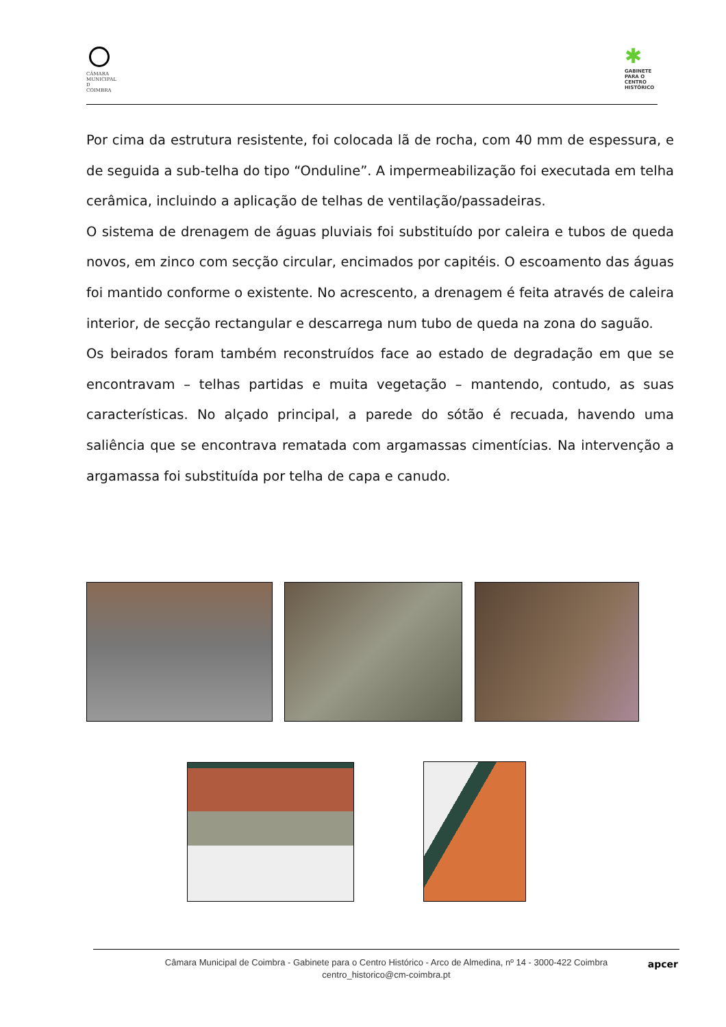CÂMARA MUNICIPAL D COIMBRA
✱
GABINETE PARA O CENTRO HISTÓRICO
Por cima da estrutura resistente, foi colocada lã de rocha, com 40 mm de espessura, e de seguida a sub-telha do tipo “Onduline”. A impermeabilização foi executada em telha cerâmica, incluindo a aplicação de telhas de ventilação/passadeiras.
O sistema de drenagem de águas pluviais foi substituído por caleira e tubos de queda novos, em zinco com secção circular, encimados por capitéis. O escoamento das águas foi mantido conforme o existente. No acrescento, a drenagem é feita através de caleira interior, de secção rectangular e descarrega num tubo de queda na zona do saguão.
Os beirados foram também reconstruídos face ao estado de degradação em que se encontravam – telhas partidas e muita vegetação – mantendo, contudo, as suas características. No alçado principal, a parede do sótão é recuada, havendo uma saliência que se encontrava rematada com argamassas cimentícias. Na intervenção a argamassa foi substituída por telha de capa e canudo.
Câmara Municipal de Coimbra - Gabinete para o Centro Histórico - Arco de Almedina, nº 14 - 3000-422 Coimbra
centro_historico@cm-coimbra.pt
apcer